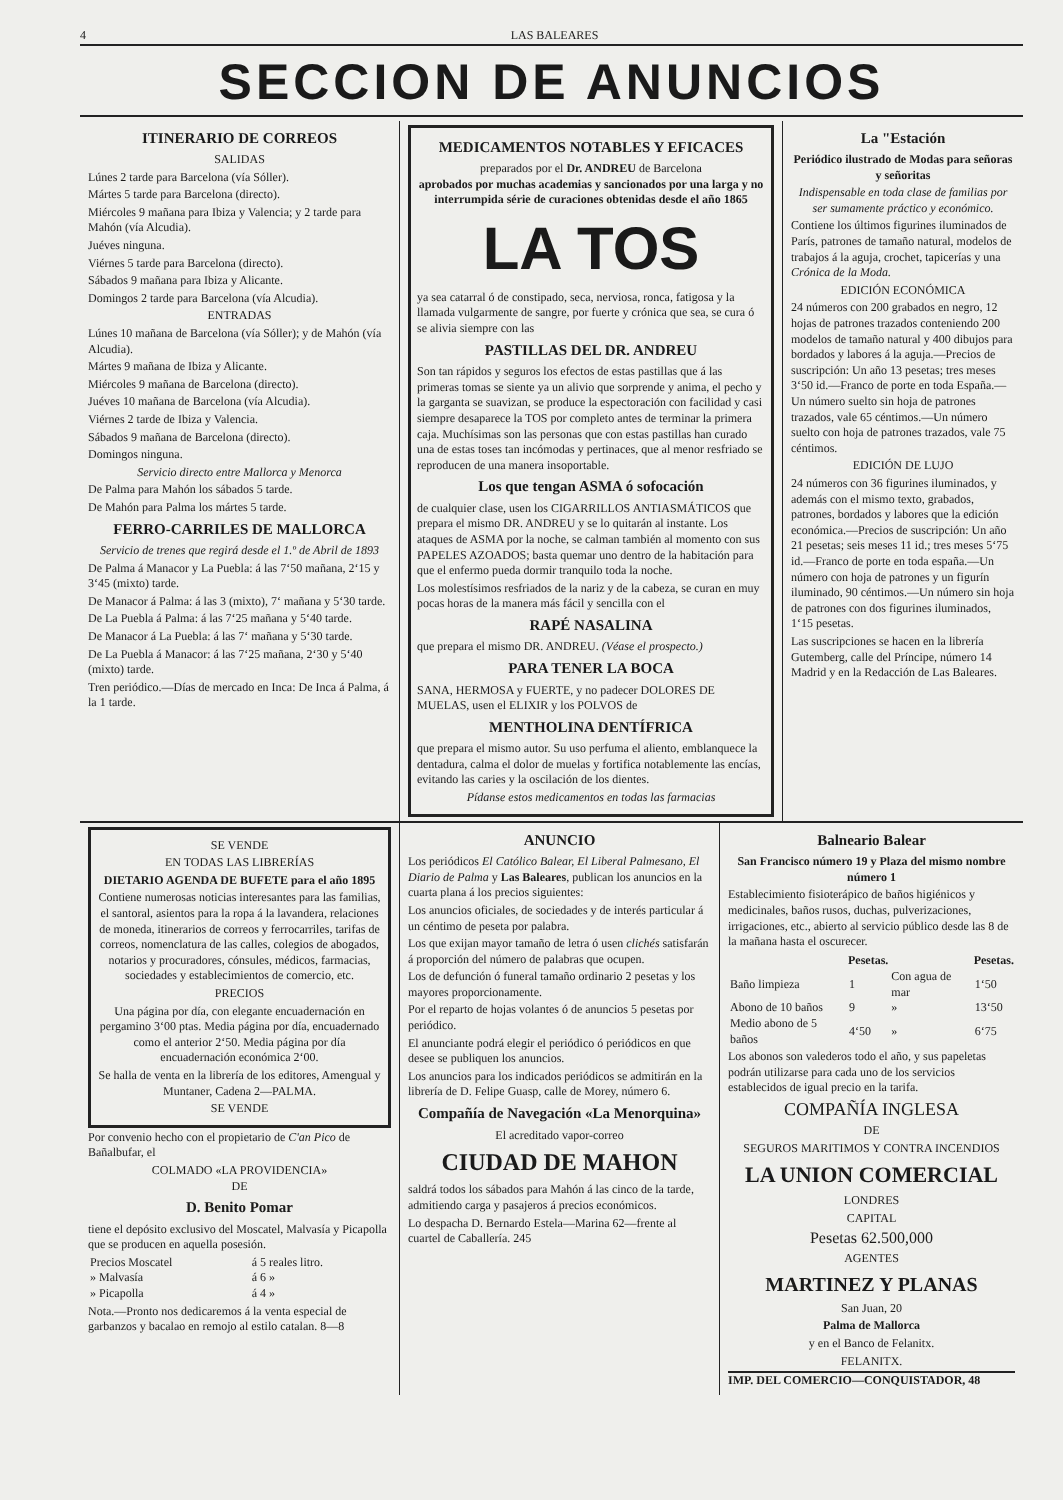4 LAS BALEARES
SECCION DE ANUNCIOS
ITINERARIO DE CORREOS
SALIDAS
Lúnes 2 tarde para Barcelona (vía Sóller).
Mártes 5 tarde para Barcelona (directo).
Miércoles 9 mañana para Ibiza y Valencia; y 2 tarde para Mahón (vía Alcudia).
Juéves ninguna.
Viérnes 5 tarde para Barcelona (directo).
Sábados 9 mañana para Ibiza y Alicante.
Domingos 2 tarde para Barcelona (vía Alcudia).
ENTRADAS
Lúnes 10 mañana de Barcelona (vía Sóller); y de Mahón (vía Alcudia).
Mártes 9 mañana de Ibiza y Alicante.
Miércoles 9 mañana de Barcelona (directo).
Juéves 10 mañana de Barcelona (vía Alcudia).
Viérnes 2 tarde de Ibiza y Valencia.
Sábados 9 mañana de Barcelona (directo).
Domingos ninguna.
Servicio directo entre Mallorca y Menorca
De Palma para Mahón los sábados 5 tarde.
De Mahón para Palma los mártes 5 tarde.
FERRO-CARRILES DE MALLORCA
Servicio de trenes que regirá desde el 1.º de Abril de 1893
De Palma á Manacor y La Puebla: á las 7‘50 mañana, 2‘15 y 3‘45 (mixto) tarde.
De Manacor á Palma: á las 3 (mixto), 7‘ mañana y 5‘30 tarde.
De La Puebla á Palma: á las 7‘25 mañana y 5‘40 tarde.
De Manacor á La Puebla: á las 7‘ mañana y 5‘30 tarde.
De La Puebla á Manacor: á las 7‘25 mañana, 2‘30 y 5‘40 (mixto) tarde.
Tren periódico.—Días de mercado en Inca: De Inca á Palma, á la 1 tarde.
MEDICAMENTOS NOTABLES Y EFICACES
preparados por el Dr. ANDREU de Barcelona
aprobados por muchas academias y sancionados por una larga y no interrumpida série de curaciones obtenidas desde el año 1865
LA TOS
ya sea catarral ó de constipado, seca, nerviosa, ronca, fatigosa y la llamada vulgarmente de sangre, por fuerte y crónica que sea, se cura ó se alivia siempre con las
PASTILLAS DEL DR. ANDREU
Son tan rápidos y seguros los efectos de estas pastillas que á las primeras tomas se siente ya un alivio que sorprende y anima, el pecho y la garganta se suavizan, se produce la espectoración con facilidad y casi siempre desaparece la TOS por completo antes de terminar la primera caja. Muchísimas son las personas que con estas pastillas han curado una de estas toses tan incómodas y pertinaces, que al menor resfriado se reproducen de una manera insoportable.
Los que tengan ASMA ó sofocación
de cualquier clase, usen los CIGARRILLOS ANTIASMÁTICOS que prepara el mismo DR. ANDREU y se lo quitarán al instante. Los ataques de ASMA por la noche, se calman también al momento con sus PAPELES AZOADOS; basta quemar uno dentro de la habitación para que el enfermo pueda dormir tranquilo toda la noche.
Los molestísimos resfriados de la nariz y de la cabeza, se curan en muy pocas horas de la manera más fácil y sencilla con el
RAPÉ NASALINA
que prepara el mismo DR. ANDREU. (Véase el prospecto.)
PARA TENER LA BOCA
SANA, HERMOSA y FUERTE, y no padecer DOLORES DE MUELAS, usen el ELIXIR y los POLVOS de
MENTHOLINA DENTÍFRICA
que prepara el mismo autor. Su uso perfuma el aliento, emblanquece la dentadura, calma el dolor de muelas y fortifica notablemente las encías, evitando las caries y la oscilación de los dientes.
Pídanse estos medicamentos en todas las farmacias
La "Estación
Periódico ilustrado de Modas para señoras y señoritas
Indispensable en toda clase de familias por ser sumamente práctico y económico.
Contiene los últimos figurines iluminados de París, patrones de tamaño natural, modelos de trabajos á la aguja, crochet, tapicerías y una Crónica de la Moda.
EDICIÓN ECONÓMICA
24 números con 200 grabados en negro, 12 hojas de patrones trazados conteniendo 200 modelos de tamaño natural y 400 dibujos para bordados y labores á la aguja.—Precios de suscripción: Un año 13 pesetas; tres meses 3‘50 id.—Franco de porte en toda España.—Un número suelto sin hoja de patrones trazados, vale 65 céntimos.—Un número suelto con hoja de patrones trazados, vale 75 céntimos.
EDICIÓN DE LUJO
24 números con 36 figurines iluminados, y además con el mismo texto, grabados, patrones, bordados y labores que la edición económica.—Precios de suscripción: Un año 21 pesetas; seis meses 11 id.; tres meses 5‘75 id.—Franco de porte en toda españa.—Un número con hoja de patrones y un figurín iluminado, 90 céntimos.—Un número sin hoja de patrones con dos figurines iluminados, 1‘15 pesetas.
Las suscripciones se hacen en la librería Gutemberg, calle del Príncipe, número 14 Madrid y en la Redacción de Las Baleares.
SE VENDE
EN TODAS LAS LIBRERÍAS
DIETARIO AGENDA DE BUFETE para el año 1895
Contiene numerosas noticias interesantes para las familias, el santoral, asientos para la ropa á la lavandera, relaciones de moneda, itinerarios de correos y ferrocarriles, tarifas de correos, nomenclatura de las calles, colegios de abogados, notarios y procuradores, cónsules, médicos, farmacias, sociedades y establecimientos de comercio, etc.
PRECIOS
Una página por día, con elegante encuadernación en pergamino 3‘00 ptas. Media página por día, encuadernado como el anterior 2‘50. Media página por día encuadernación económica 2‘00.
Se halla de venta en la librería de los editores, Amengual y Muntaner, Cadena 2—PALMA.
SE VENDE
Por convenio hecho con el propietario de C'an Pico de Bañalbufar, el
COLMADO «LA PROVIDENCIA»
DE
D. Benito Pomar
tiene el depósito exclusivo del Moscatel, Malvasía y Picapolla que se producen en aquella posesión.
| Precios Moscatel | á 5 reales litro. |
| » Malvasía | á 6 » |
| » Picapolla | á 4 » |
Nota.—Pronto nos dedicaremos á la venta especial de garbanzos y bacalao en remojo al estilo catalan. 8—8
ANUNCIO
Los periódicos El Católico Balear, El Liberal Palmesano, El Diario de Palma y Las Baleares, publican los anuncios en la cuarta plana á los precios siguientes:
Los anuncios oficiales, de sociedades y de interés particular á un céntimo de peseta por palabra.
Los que exijan mayor tamaño de letra ó usen clichés satisfarán á proporción del número de palabras que ocupen.
Los de defunción ó funeral tamaño ordinario 2 pesetas y los mayores proporcionamente.
Por el reparto de hojas volantes ó de anuncios 5 pesetas por periódico.
El anunciante podrá elegir el periódico ó periódicos en que desee se publiquen los anuncios.
Los anuncios para los indicados periódicos se admitirán en la librería de D. Felipe Guasp, calle de Morey, número 6.
Compañía de Navegación «La Menorquina»
El acreditado vapor-correo
CIUDAD DE MAHON
saldrá todos los sábados para Mahón á las cinco de la tarde, admitiendo carga y pasajeros á precios económicos.
Lo despacha D. Bernardo Estela—Marina 62—frente al cuartel de Caballería. 245
Balneario Balear
San Francisco número 19 y Plaza del mismo nombre número 1
Establecimiento fisioterápico de baños higiénicos y medicinales, baños rusos, duchas, pulverizaciones, irrigaciones, etc., abierto al servicio público desde las 8 de la mañana hasta el oscurecer.
| | Pesetas. | | Pesetas. |
| --- | --- | --- | --- |
| Baño limpieza | 1 | Con agua de mar | 1‘50 |
| Abono de 10 baños | 9 | » | 13‘50 |
| Medio abono de 5 baños | 4‘50 | » | 6‘75 |
Los abonos son valederos todo el año, y sus papeletas podrán utilizarse para cada uno de los servicios establecidos de igual precio en la tarifa.
COMPAÑÍA INGLESA
DE
SEGUROS MARITIMOS Y CONTRA INCENDIOS
LA UNION COMERCIAL
LONDRES
CAPITAL
Pesetas 62.500,000
AGENTES
MARTINEZ Y PLANAS
San Juan, 20
Palma de Mallorca
y en el Banco de Felanitx.
FELANITX.
IMP. DEL COMERCIO—CONQUISTADOR, 48